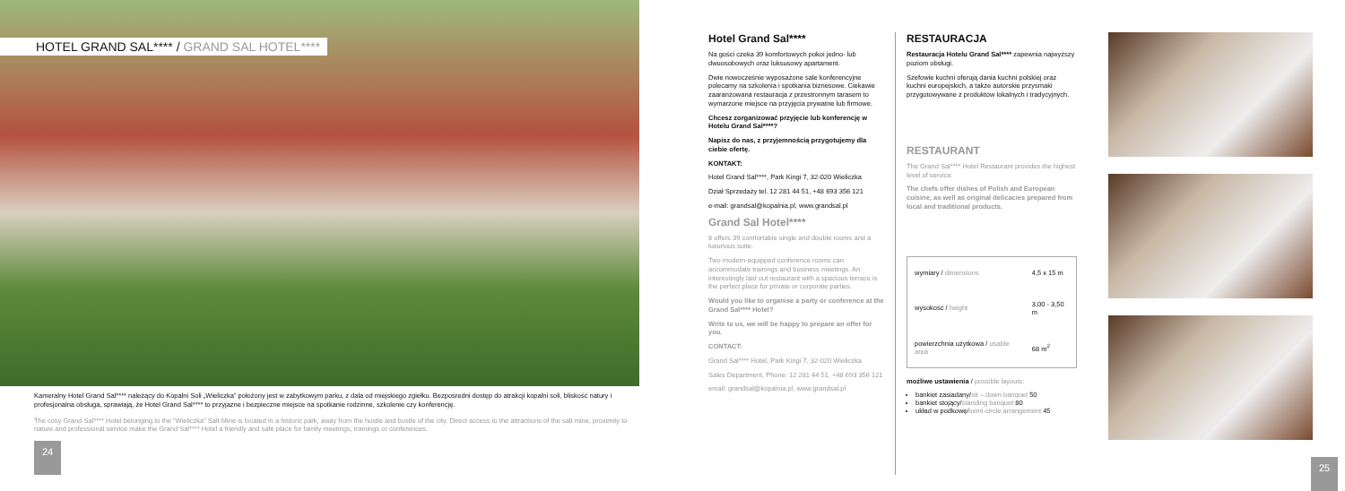HOTEL GRAND SAL**** / GRAND SAL HOTEL****
Kameralny Hotel Grand Sal**** należący do Kopalni Soli „Wieliczka” położony jest w zabytkowym parku, z dala od miejskiego zgiełku. Bezpośredni dostęp do atrakcji kopalni soli, bliskość natury i profesjonalna obsługa, sprawiają, że Hotel Grand Sal**** to przyjazne i bezpieczne miejsce na spotkanie rodzinne, szkolenie czy konferencję.
The cosy Grand Sal**** Hotel belonging to the “Wieliczka” Salt Mine is located in a historic park, away from the hustle and bustle of the city. Direct access to the attractions of the salt mine, proximity to nature and professional service make the Grand Sal**** Hotel a friendly and safe place for family meetings, trainings or conferences.
24
Hotel Grand Sal****
Na gości czeka 39 komfortowych pokoi jedno- lub dwuosobowych oraz luksusowy apartament.
Dwie nowocześnie wyposażone sale konferencyjne polecamy na szkolenia i spotkania biznesowe. Ciekawie zaaranżowana restauracja z przestronnym tarasem to wymarzone miejsce na przyjęcia prywatne lub firmowe.
Chcesz zorganizować przyjęcie lub konferencję w Hotelu Grand Sal****?
Napisz do nas, z przyjemnością przygotujemy dla ciebie ofertę.
KONTAKT:
Hotel Grand Sal****, Park Kingi 7, 32-020 Wieliczka
Dział Sprzedaży tel. 12 281 44 51, +48 693 356 121
e-mail: grandsal@kopalnia.pl, www.grandsal.pl
Grand Sal Hotel****
It offers 39 comfortable single and double rooms and a luxurious suite.
Two modern-equipped conference rooms can accommodate trainings and business meetings. An interestingly laid out restaurant with a spacious terrace is the perfect place for private or corporate parties.
Would you like to organise a party or conference at the Grand Sal**** Hotel?
Write to us, we will be happy to prepare an offer for you.
CONTACT:
Grand Sal**** Hotel, Park Kingi 7, 32-020 Wieliczka
Sales Department, Phone: 12 281 44 51, +48 693 356 121
email: grandsal@kopalnia.pl, www.grandsal.pl
RESTAURACJA
Restauracja Hotelu Grand Sal**** zapewnia najwyższy poziom obsługi.
Szefowie kuchni oferują dania kuchni polskiej oraz kuchni europejskich, a także autorskie przysmaki przygotowywane z produktów lokalnych i tradycyjnych.
RESTAURANT
The Grand Sal**** Hotel Restaurant provides the highest level of service.
The chefs offer dishes of Polish and European cuisine, as well as original delicacies prepared from local and traditional products.
| wymiary / dimensions | 4,5 x 15 m |
| wysokość / height | 3,00 - 3,50 m |
| powierzchnia użytkowa / usable area | 68 m<sup>2</sup> |
możliwe ustawienia / possible layouts:
bankiet zasiadany/sit – down banquet 50
bankiet stojący/standing banquet 80
układ w podkowę/semi-circle arrangement 45
25